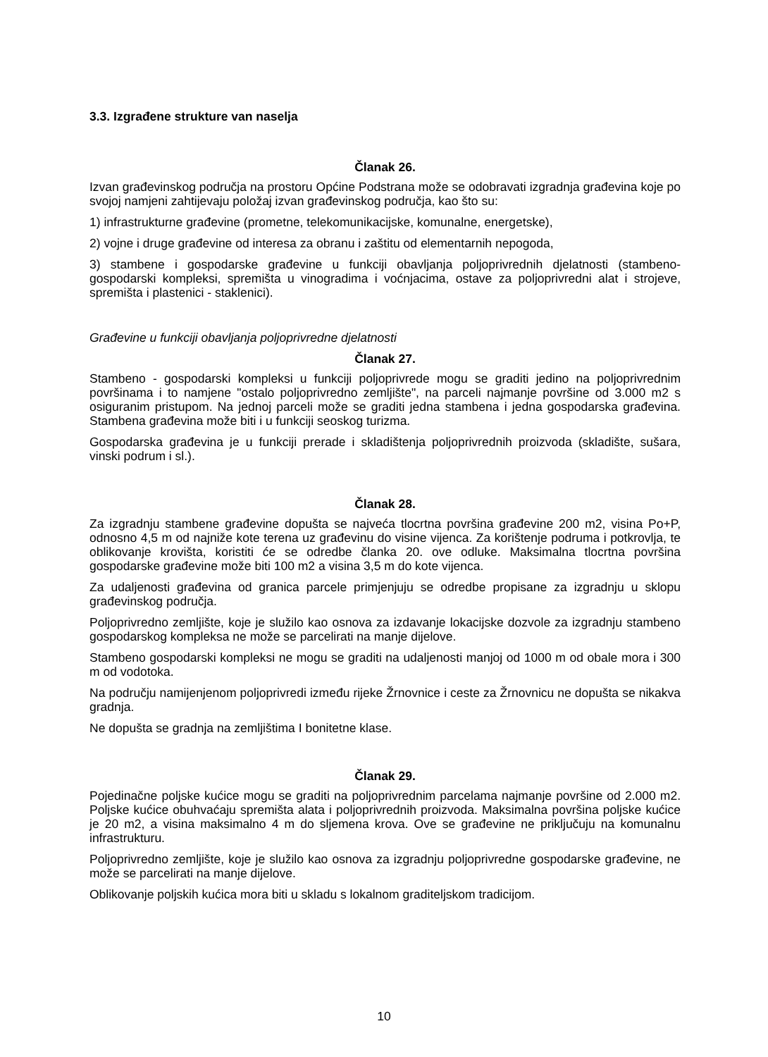3.3. Izgrađene strukture van naselja
Članak 26.
Izvan građevinskog područja na prostoru Općine Podstrana može se odobravati izgradnja građevina koje po svojoj namjeni zahtijevaju položaj izvan građevinskog područja, kao što su:
1) infrastrukturne građevine (prometne, telekomunikacijske, komunalne, energetske),
2) vojne i druge građevine od interesa za obranu i zaštitu od elementarnih nepogoda,
3) stambene i gospodarske građevine u funkciji obavljanja poljoprivrednih djelatnosti (stambeno-gospodarski kompleksi, spremišta u vinogradima i voćnjacima, ostave za poljoprivredni alat i strojeve, spremišta i plastenici - staklenici).
Građevine u funkciji obavljanja poljoprivredne djelatnosti
Članak 27.
Stambeno - gospodarski kompleksi u funkciji poljoprivrede mogu se graditi jedino na poljoprivrednim površinama i to namjene "ostalo poljoprivredno zemljište", na parceli najmanje površine od 3.000 m2 s osiguranim pristupom. Na jednoj parceli može se graditi jedna stambena i jedna gospodarska građevina. Stambena građevina može biti i u funkciji seoskog turizma.
Gospodarska građevina je u funkciji prerade i skladištenja poljoprivrednih proizvoda (skladište, sušara, vinski podrum i sl.).
Članak 28.
Za izgradnju stambene građevine dopušta se najveća tlocrtna površina građevine 200 m2, visina Po+P, odnosno 4,5 m od najniže kote terena uz građevinu do visine vijenca. Za korištenje podruma i potkrovlja, te oblikovanje krovišta, koristiti će se odredbe članka 20. ove odluke. Maksimalna tlocrtna površina gospodarske građevine može biti 100 m2 a visina 3,5 m do kote vijenca.
Za udaljenosti građevina od granica parcele primjenjuju se odredbe propisane za izgradnju u sklopu građevinskog područja.
Poljoprivredno zemljište, koje je služilo kao osnova za izdavanje lokacijske dozvole za izgradnju stambeno gospodarskog kompleksa ne može se parcelirati na manje dijelove.
Stambeno gospodarski kompleksi ne mogu se graditi na udaljenosti manjoj od 1000 m od obale mora i 300 m od vodotoka.
Na području namijenjenom poljoprivredi između rijeke Žrnovnice i ceste za Žrnovnicu ne dopušta se nikakva gradnja.
Ne dopušta se gradnja na zemljištima I bonitetne klase.
Članak 29.
Pojedinačne poljske kućice mogu se graditi na poljoprivrednim parcelama najmanje površine od 2.000 m2. Poljske kućice obuhvaćaju spremišta alata i poljoprivrednih proizvoda. Maksimalna površina poljske kućice je 20 m2, a visina maksimalno 4 m do sljemena krova. Ove se građevine ne priključuju na komunalnu infrastrukturu.
Poljoprivredno zemljište, koje je služilo kao osnova za izgradnju poljoprivredne gospodarske građevine, ne može se parcelirati na manje dijelove.
Oblikovanje poljskih kućica mora biti u skladu s lokalnom graditeljskom tradicijom.
10